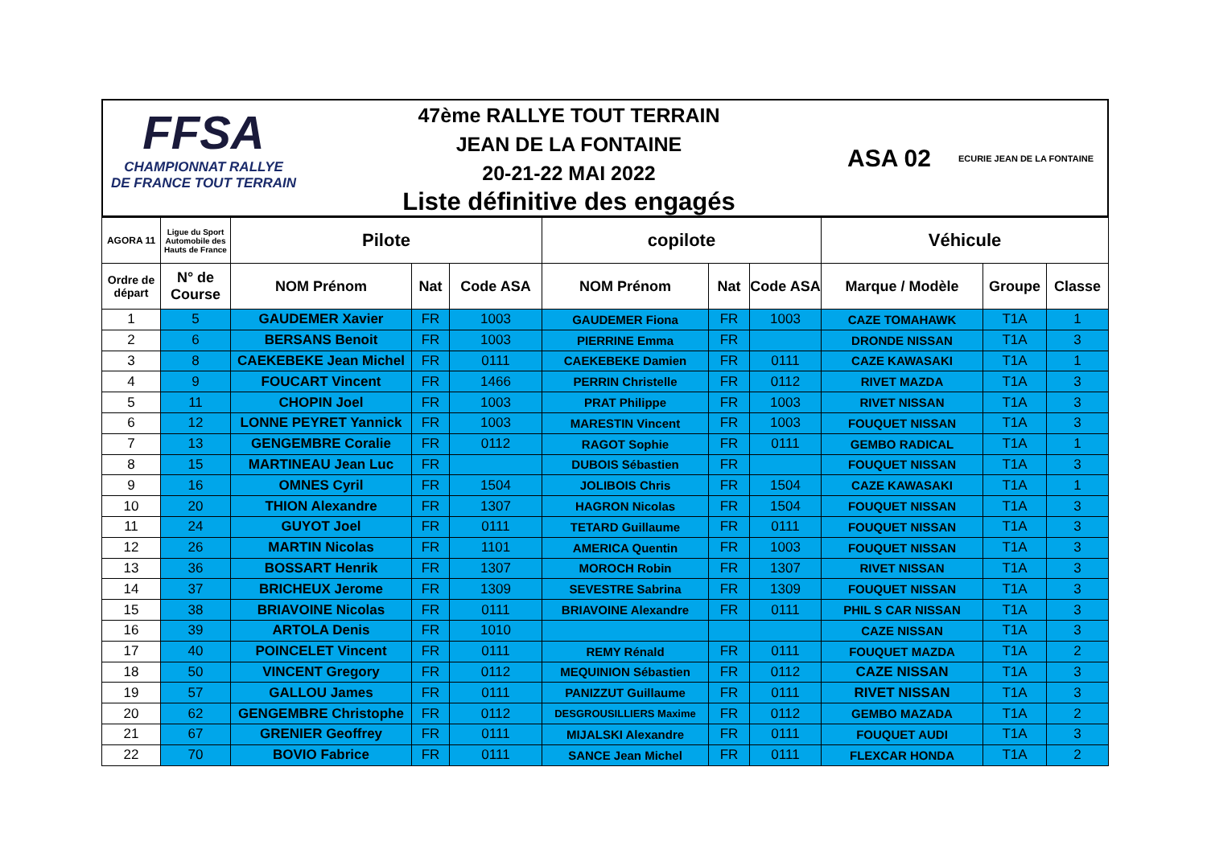FFSA
CHAMPIONNAT RALLYE
DE FRANCE TOUT TERRAIN
47ème RALLYE TOUT TERRAIN
JEAN DE LA FONTAINE
20-21-22 MAI 2022
Liste définitive des engagés
ASA 02 ECURIE JEAN DE LA FONTAINE
| AGORA 11 | Ligue du Sport Automobile des Hauts de France | Pilote | | | copilote | | | Véhicule | | |
| --- | --- | --- | --- | --- | --- | --- | --- | --- | --- | --- |
| Ordre de départ | N° de Course | NOM Prénom | Nat | Code ASA | NOM Prénom | Nat | Code ASA | Marque / Modèle | Groupe | Classe |
| 1 | 5 | GAUDEMER Xavier | FR | 1003 | GAUDEMER Fiona | FR | 1003 | CAZE TOMAHAWK | T1A | 1 |
| 2 | 6 | BERSANS Benoit | FR | 1003 | PIERRINE Emma | FR | | DRONDE NISSAN | T1A | 3 |
| 3 | 8 | CAEKEBEKE Jean Michel | FR | 0111 | CAEKEBEKE Damien | FR | 0111 | CAZE KAWASAKI | T1A | 1 |
| 4 | 9 | FOUCART Vincent | FR | 1466 | PERRIN Christelle | FR | 0112 | RIVET MAZDA | T1A | 3 |
| 5 | 11 | CHOPIN Joel | FR | 1003 | PRAT Philippe | FR | 1003 | RIVET NISSAN | T1A | 3 |
| 6 | 12 | LONNE PEYRET Yannick | FR | 1003 | MARESTIN Vincent | FR | 1003 | FOUQUET NISSAN | T1A | 3 |
| 7 | 13 | GENGEMBRE Coralie | FR | 0112 | RAGOT Sophie | FR | 0111 | GEMBO RADICAL | T1A | 1 |
| 8 | 15 | MARTINEAU Jean Luc | FR | | DUBOIS Sébastien | FR | | FOUQUET NISSAN | T1A | 3 |
| 9 | 16 | OMNES Cyril | FR | 1504 | JOLIBOIS Chris | FR | 1504 | CAZE KAWASAKI | T1A | 1 |
| 10 | 20 | THION Alexandre | FR | 1307 | HAGRON Nicolas | FR | 1504 | FOUQUET NISSAN | T1A | 3 |
| 11 | 24 | GUYOT Joel | FR | 0111 | TETARD Guillaume | FR | 0111 | FOUQUET NISSAN | T1A | 3 |
| 12 | 26 | MARTIN Nicolas | FR | 1101 | AMERICA Quentin | FR | 1003 | FOUQUET NISSAN | T1A | 3 |
| 13 | 36 | BOSSART Henrik | FR | 1307 | MOROCH Robin | FR | 1307 | RIVET NISSAN | T1A | 3 |
| 14 | 37 | BRICHEUX Jerome | FR | 1309 | SEVESTRE Sabrina | FR | 1309 | FOUQUET NISSAN | T1A | 3 |
| 15 | 38 | BRIAVOINE Nicolas | FR | 0111 | BRIAVOINE Alexandre | FR | 0111 | PHIL S CAR NISSAN | T1A | 3 |
| 16 | 39 | ARTOLA Denis | FR | 1010 | | | | CAZE NISSAN | T1A | 3 |
| 17 | 40 | POINCELET Vincent | FR | 0111 | REMY Rénald | FR | 0111 | FOUQUET MAZDA | T1A | 2 |
| 18 | 50 | VINCENT Gregory | FR | 0112 | MEQUINION Sébastien | FR | 0112 | CAZE NISSAN | T1A | 3 |
| 19 | 57 | GALLOU James | FR | 0111 | PANIZZUT Guillaume | FR | 0111 | RIVET NISSAN | T1A | 3 |
| 20 | 62 | GENGEMBRE Christophe | FR | 0112 | DESGROUSILLIERS Maxime | FR | 0112 | GEMBO MAZADA | T1A | 2 |
| 21 | 67 | GRENIER Geoffrey | FR | 0111 | MIJALSKI Alexandre | FR | 0111 | FOUQUET AUDI | T1A | 3 |
| 22 | 70 | BOVIO Fabrice | FR | 0111 | SANCE Jean Michel | FR | 0111 | FLEXCAR HONDA | T1A | 2 |